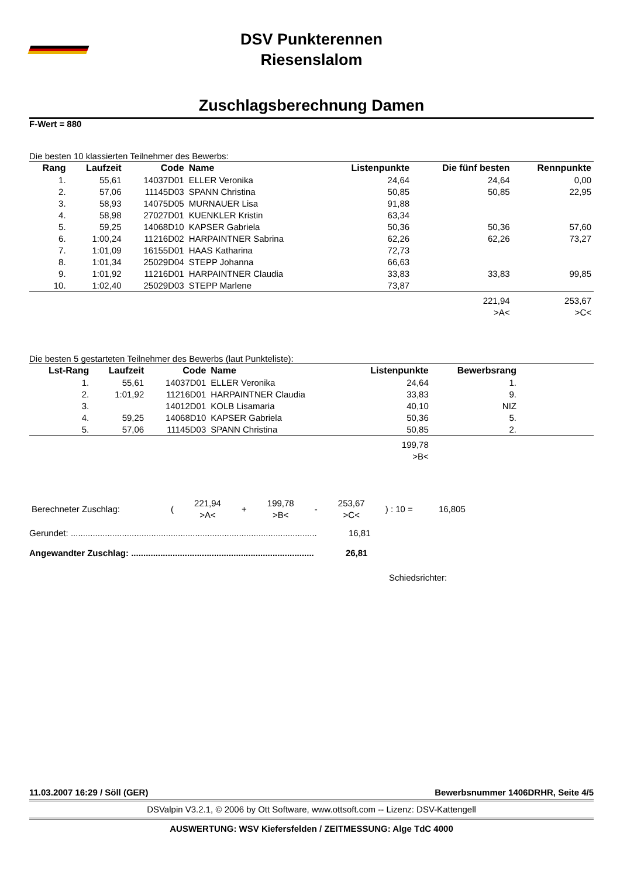DSV Punkterennen
Riesenslalom
Zuschlagsberechnung Damen
F-Wert = 880
Die besten 10 klassierten Teilnehmer des Bewerbs:
| Rang | Laufzeit | Code | Name | Listenpunkte | Die fünf besten | Rennpunkte |
| --- | --- | --- | --- | --- | --- | --- |
| 1. | 55,61 | 14037D01 | ELLER Veronika | 24,64 | 24,64 | 0,00 |
| 2. | 57,06 | 11145D03 | SPANN Christina | 50,85 | 50,85 | 22,95 |
| 3. | 58,93 | 14075D05 | MURNAUER Lisa | 91,88 | | |
| 4. | 58,98 | 27027D01 | KUENKLER Kristin | 63,34 | | |
| 5. | 59,25 | 14068D10 | KAPSER Gabriela | 50,36 | 50,36 | 57,60 |
| 6. | 1:00,24 | 11216D02 | HARPAINTNER Sabrina | 62,26 | 62,26 | 73,27 |
| 7. | 1:01,09 | 16155D01 | HAAS Katharina | 72,73 | | |
| 8. | 1:01,34 | 25029D04 | STEPP Johanna | 66,63 | | |
| 9. | 1:01,92 | 11216D01 | HARPAINTNER Claudia | 33,83 | 33,83 | 99,85 |
| 10. | 1:02,40 | 25029D03 | STEPP Marlene | 73,87 | | |
| | | | | | 221,94 >A< | 253,67 >C< |
Die besten 5 gestarteten Teilnehmer des Bewerbs (laut Punkteliste):
| Lst-Rang | Laufzeit | Code | Name | Listenpunkte | Bewerbsrang | |
| --- | --- | --- | --- | --- | --- | --- |
| 1. | 55,61 | 14037D01 | ELLER Veronika | 24,64 | 1. | |
| 2. | 1:01,92 | 11216D01 | HARPAINTNER Claudia | 33,83 | 9. | |
| 3. | | 14012D01 | KOLB Lisamaria | 40,10 | NIZ | |
| 4. | 59,25 | 14068D10 | KAPSER Gabriela | 50,36 | 5. | |
| 5. | 57,06 | 11145D03 | SPANN Christina | 50,85 | 2. | |
| | | | | 199,78 >B< | | |
| Berechneter Zuschlag: | ( | 221,94 >A< | + | 199,78 >B< | - | 253,67 >C< | ) : 10 = | 16,805 |
Gerundet: ..................................................................................................... 16,81
Angewandter Zuschlag: ........................................................................... 26,81
Schiedsrichter:
11.03.2007 16:29 / Söll (GER) Bewerbsnummer 1406DRHR, Seite 4/5
DSValpin V3.2.1, © 2006 by Ott Software, www.ottsoft.com -- Lizenz: DSV-Kattengell
AUSWERTUNG: WSV Kiefersfelden / ZEITMESSUNG: Alge TdC 4000